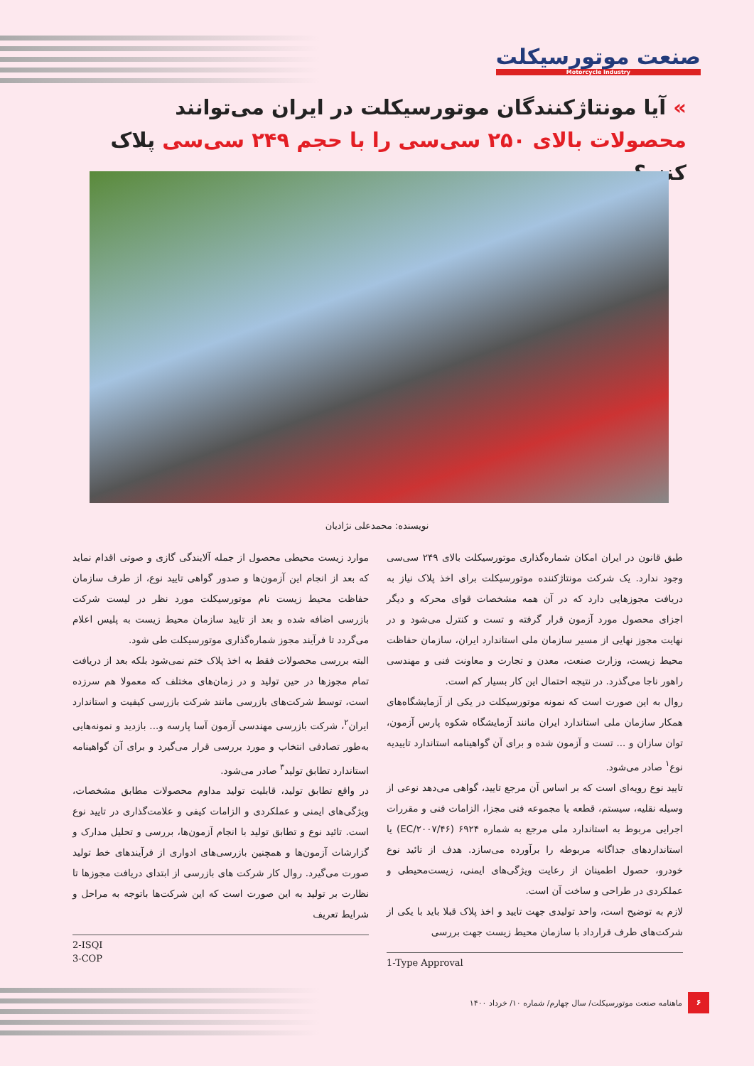صنعت موتورسیکلت
Motorcycle Industry
» آیا مونتاژکنندگان موتورسیکلت در ایران می‌توانند محصولات بالای ۲۵۰ سی‌سی را با حجم ۲۴۹ سی‌سی پلاک کنند؟
نویسنده: محمدعلی نژادیان
طبق قانون در ایران امکان شماره‌گذاری موتورسیکلت بالای ۲۴۹ سی‌سی وجود ندارد. یک شرکت مونتاژکننده موتورسیکلت برای اخذ پلاک نیاز به دریافت مجوزهایی دارد که در آن همه مشخصات قوای محرکه و دیگر اجزای محصول مورد آزمون قرار گرفته و تست و کنترل می‌شود و در نهایت مجوز نهایی از مسیر سازمان ملی استاندارد ایران، سازمان حفاظت محیط زیست، وزارت صنعت، معدن و تجارت و معاونت فنی و مهندسی راهور ناجا می‌گذرد. در نتیجه احتمال این کار بسیار کم است.
روال به این صورت است که نمونه موتورسیکلت در یکی از آزمایشگاه‌های همکار سازمان ملی استاندارد ایران مانند آزمایشگاه شکوه پارس آزمون، توان سازان و ... تست و آزمون شده و برای آن گواهینامه استاندارد تاییدیه نوع<sup>۱</sup> صادر می‌شود.
تایید نوع رویه‌ای است که بر اساس آن مرجع تایید، گواهی می‌دهد نوعی از وسیله نقلیه، سیستم، قطعه یا مجموعه فنی مجزا، الزامات فنی و مقررات اجرایی مربوط به استاندارد ملی مرجع به شماره ۶۹۲۴ (EC/۲۰۰۷/۴۶) یا استانداردهای جداگانه مربوطه را برآورده می‌سازد. هدف از تائید نوع خودرو، حصول اطمینان از رعایت ویژگی‌های ایمنی، زیست‌محیطی و عملکردی در طراحی و ساخت آن است.
لازم به توضیح است، واحد تولیدی جهت تایید و اخذ پلاک قبلا باید با یکی از شرکت‌های طرف قرارداد با سازمان محیط زیست جهت بررسی
1-Type Approval
موارد زیست محیطی محصول از جمله آلایندگی گازی و صوتی اقدام نماید که بعد از انجام این آزمون‌ها و صدور گواهی تایید نوع، از طرف سازمان حفاظت محیط زیست نام موتورسیکلت مورد نظر در لیست شرکت بازرسی اضافه شده و بعد از تایید سازمان محیط زیست به پلیس اعلام می‌گردد تا فرآیند مجوز شماره‌گذاری موتورسیکلت طی شود.
البته بررسی محصولات فقط به اخذ پلاک ختم نمی‌شود بلکه بعد از دریافت تمام مجوزها در حین تولید و در زمان‌های مختلف که معمولا هم سرزده است، توسط شرکت‌های بازرسی مانند شرکت بازرسی کیفیت و استاندارد ایران<sup>۲</sup>، شرکت بازرسی مهندسی آزمون آسا پارسه و... بازدید و نمونه‌هایی به‌طور تصادفی انتخاب و مورد بررسی قرار می‌گیرد و برای آن گواهینامه استاندارد تطابق تولید<sup>۳</sup> صادر می‌شود.
در واقع تطابق تولید، قابلیت تولید مداوم محصولات مطابق مشخصات، ویژگی‌های ایمنی و عملکردی و الزامات کیفی و علامت‌گذاری در تایید نوع است. تائید نوع و تطابق تولید با انجام آزمون‌ها، بررسی و تحلیل مدارک و گزارشات آزمون‌ها و همچنین بازرسی‌های ادواری از فرآیندهای خط تولید صورت می‌گیرد. روال کار شرکت های بازرسی از ابتدای دریافت مجوزها تا نظارت بر تولید به این صورت است که این شرکت‌ها باتوجه به مراحل و شرایط تعریف
2-ISQI
3-COP
۶ ماهنامه صنعت موتورسیکلت/ سال چهارم/ شماره ۱۰/ خرداد ۱۴۰۰